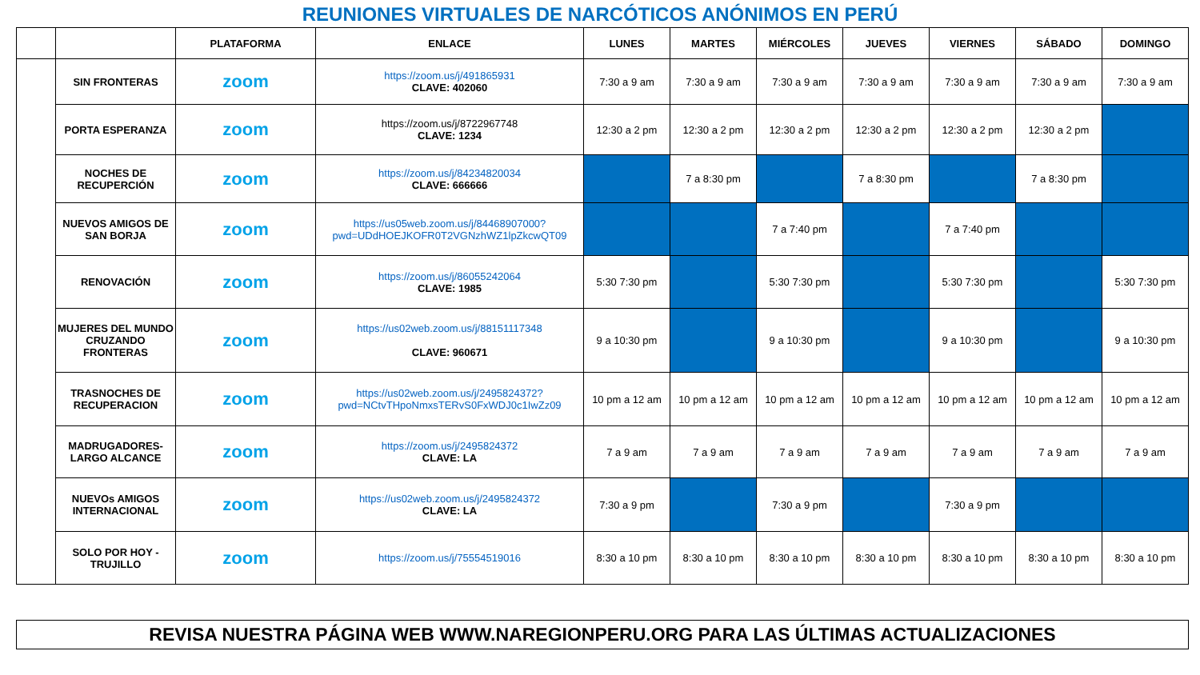REUNIONES VIRTUALES DE NARCÓTICOS ANÓNIMOS EN PERÚ
| | | PLATAFORMA | ENLACE | LUNES | MARTES | MIÉRCOLES | JUEVES | VIERNES | SÁBADO | DOMINGO |
| --- | --- | --- | --- | --- | --- | --- | --- | --- | --- | --- |
| | SIN FRONTERAS | zoom | https://zoom.us/j/491865931 CLAVE: 402060 | 7:30 a 9 am | 7:30 a 9 am | 7:30 a 9 am | 7:30 a 9 am | 7:30 a 9 am | 7:30 a 9 am | 7:30 a 9 am |
| | PORTA ESPERANZA | zoom | https://zoom.us/j/8722967748 CLAVE: 1234 | 12:30 a 2 pm | 12:30 a 2 pm | 12:30 a 2 pm | 12:30 a 2 pm | 12:30 a 2 pm | 12:30 a 2 pm | |
| | NOCHES DE RECUPERCIÓN | zoom | https://zoom.us/j/84234820034 CLAVE: 666666 | | 7 a 8:30 pm | | 7 a 8:30 pm | | 7 a 8:30 pm | |
| | NUEVOS AMIGOS DE SAN BORJA | zoom | https://us05web.zoom.us/j/84468907000?pwd=UDdHOEJKOFR0T2VGNzhWZ1lpZkcwQT09 | | | 7 a 7:40 pm | | 7 a 7:40 pm | | |
| | RENOVACIÓN | zoom | https://zoom.us/j/86055242064 CLAVE: 1985 | 5:30 7:30 pm | | 5:30 7:30 pm | | 5:30 7:30 pm | | 5:30 7:30 pm |
| | MUJERES DEL MUNDO CRUZANDO FRONTERAS | zoom | https://us02web.zoom.us/j/88151117348 CLAVE: 960671 | 9 a 10:30 pm | | 9 a 10:30 pm | | 9 a 10:30 pm | | 9 a 10:30 pm |
| | TRASNOCHES DE RECUPERACION | zoom | https://us02web.zoom.us/j/2495824372?pwd=NCtvTHpoNmxsTERvS0FxWDJ0c1IwZz09 | 10 pm a 12 am | 10 pm a 12 am | 10 pm a 12 am | 10 pm a 12 am | 10 pm a 12 am | 10 pm a 12 am | 10 pm a 12 am |
| | MADRUGADORES-LARGO ALCANCE | zoom | https://zoom.us/j/2495824372 CLAVE: LA | 7 a 9 am | 7 a 9 am | 7 a 9 am | 7 a 9 am | 7 a 9 am | 7 a 9 am | 7 a 9 am |
| | NUEVOs AMIGOS INTERNACIONAL | zoom | https://us02web.zoom.us/j/2495824372 CLAVE: LA | 7:30 a 9 pm | | 7:30 a 9 pm | | 7:30 a 9 pm | | |
| | SOLO POR HOY - TRUJILLO | zoom | https://zoom.us/j/75554519016 | 8:30 a 10 pm | 8:30 a 10 pm | 8:30 a 10 pm | 8:30 a 10 pm | 8:30 a 10 pm | 8:30 a 10 pm | 8:30 a 10 pm |
REVISA NUESTRA PÁGINA WEB WWW.NAREGIONPERU.ORG PARA LAS ÚLTIMAS ACTUALIZACIONES